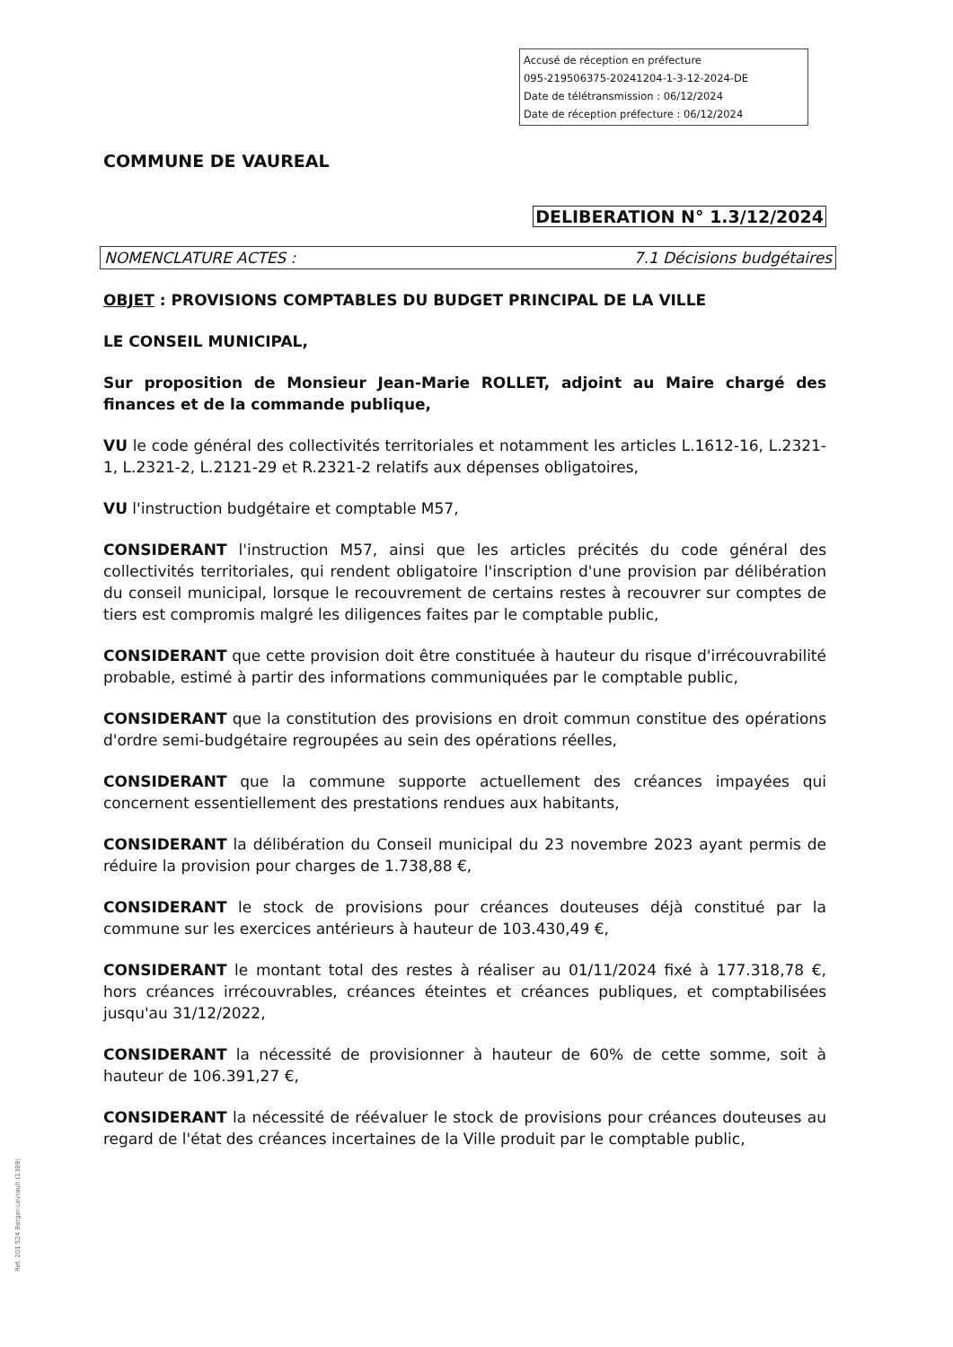Accusé de réception en préfecture
095-219506375-20241204-1-3-12-2024-DE
Date de télétransmission : 06/12/2024
Date de réception préfecture : 06/12/2024
COMMUNE DE VAUREAL
DELIBERATION N° 1.3/12/2024
NOMENCLATURE ACTES : 7.1 Décisions budgétaires
OBJET : PROVISIONS COMPTABLES DU BUDGET PRINCIPAL DE LA VILLE
LE CONSEIL MUNICIPAL,
Sur proposition de Monsieur Jean-Marie ROLLET, adjoint au Maire chargé des finances et de la commande publique,
VU le code général des collectivités territoriales et notamment les articles L.1612-16, L.2321-1, L.2321-2, L.2121-29 et R.2321-2 relatifs aux dépenses obligatoires,
VU l'instruction budgétaire et comptable M57,
CONSIDERANT l'instruction M57, ainsi que les articles précités du code général des collectivités territoriales, qui rendent obligatoire l'inscription d'une provision par délibération du conseil municipal, lorsque le recouvrement de certains restes à recouvrer sur comptes de tiers est compromis malgré les diligences faites par le comptable public,
CONSIDERANT que cette provision doit être constituée à hauteur du risque d'irrécouvrabilité probable, estimé à partir des informations communiquées par le comptable public,
CONSIDERANT que la constitution des provisions en droit commun constitue des opérations d'ordre semi-budgétaire regroupées au sein des opérations réelles,
CONSIDERANT que la commune supporte actuellement des créances impayées qui concernent essentiellement des prestations rendues aux habitants,
CONSIDERANT la délibération du Conseil municipal du 23 novembre 2023 ayant permis de réduire la provision pour charges de 1.738,88 €,
CONSIDERANT le stock de provisions pour créances douteuses déjà constitué par la commune sur les exercices antérieurs à hauteur de 103.430,49 €,
CONSIDERANT le montant total des restes à réaliser au 01/11/2024 fixé à 177.318,78 €, hors créances irrécouvrables, créances éteintes et créances publiques, et comptabilisées jusqu'au 31/12/2022,
CONSIDERANT la nécessité de provisionner à hauteur de 60% de cette somme, soit à hauteur de 106.391,27 €,
CONSIDERANT la nécessité de réévaluer le stock de provisions pour créances douteuses au regard de l'état des créances incertaines de la Ville produit par le comptable public,
Ref. 201 524 Berger-Levrault (1309)